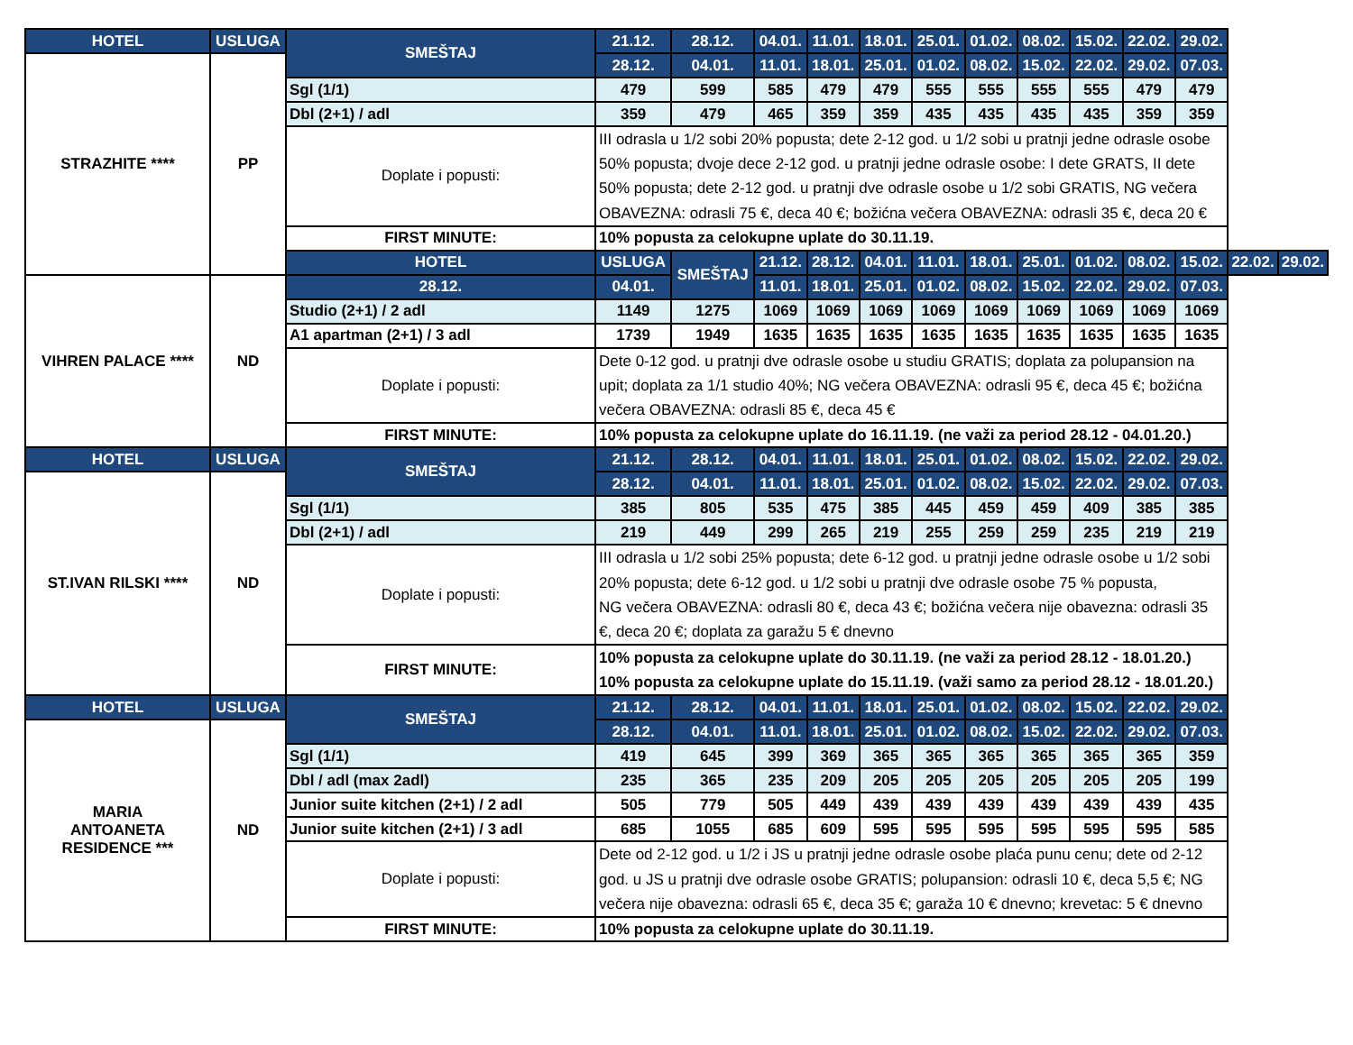| HOTEL | USLUGA | SMEŠTAJ | 21.12. | 28.12. | 04.01. | 11.01. | 18.01. | 25.01. | 01.02. | 08.02. | 15.02. | 22.02. | 29.02. | | |
| --- | --- | --- | --- | --- | --- | --- | --- | --- | --- | --- | --- | --- | --- | --- | --- |
| STRAZHITE **** | PP | | 28.12. | 04.01. | 11.01. | 18.01. | 25.01. | 01.02. | 08.02. | 15.02. | 22.02. | 29.02. | 07.03. | | |
| | | Sgl (1/1) | 479 | 599 | 585 | 479 | 479 | 555 | 555 | 555 | 555 | 479 | 479 | | |
| | | Dbl (2+1) / adl | 359 | 479 | 465 | 359 | 359 | 435 | 435 | 435 | 435 | 359 | 359 | | |
| | | Doplate i popusti: | III odrasla u 1/2 sobi 20% popusta; dete 2-12 god. u 1/2 sobi u pratnji jedne odrasle osobe 50% popusta; dvoje dece 2-12 god. u pratnji jedne odrasle osobe: I dete GRATS, II dete 50% popusta; dete 2-12 god. u pratnji dve odrasle osobe u 1/2 sobi GRATIS, NG večera OBAVEZNA: odrasli 75 €, deca 40 €; božićna večera OBAVEZNA: odrasli 35 €, deca 20 € | | | | | | | | | | | | |
| | | FIRST MINUTE: | 10% popusta za celokupne uplate do 30.11.19. | | | | | | | | | | | | |
| | | HOTEL | USLUGA | SMEŠTAJ | 21.12. | 28.12. | 04.01. | 11.01. | 18.01. | 25.01. | 01.02. | 08.02. | 15.02. | 22.02. | 29.02. |
| VIHREN PALACE **** | ND | 28.12. | 04.01. | | 11.01. | 18.01. | 25.01. | 01.02. | 08.02. | 15.02. | 22.02. | 29.02. | 07.03. | | |
| | | Studio (2+1) / 2 adl | 1149 | 1275 | 1069 | 1069 | 1069 | 1069 | 1069 | 1069 | 1069 | 1069 | 1069 | | |
| | | A1 apartman (2+1) / 3 adl | 1739 | 1949 | 1635 | 1635 | 1635 | 1635 | 1635 | 1635 | 1635 | 1635 | 1635 | | |
| | | Doplate i popusti: | Dete 0-12 god. u pratnji dve odrasle osobe u studiu GRATIS; doplata za polupansion na upit; doplata za 1/1 studio 40%; NG večera OBAVEZNA: odrasli 95 €, deca 45 €; božićna večera OBAVEZNA: odrasli 85 €, deca 45 € | | | | | | | | | | | | |
| | | FIRST MINUTE: | 10% popusta za celokupne uplate do 16.11.19. (ne važi za period 28.12 - 04.01.20.) | | | | | | | | | | | | |
| HOTEL | USLUGA | SMEŠTAJ | 21.12. | 28.12. | 04.01. | 11.01. | 18.01. | 25.01. | 01.02. | 08.02. | 15.02. | 22.02. | 29.02. | | |
| ST.IVAN RILSKI **** | ND | | 28.12. | 04.01. | 11.01. | 18.01. | 25.01. | 01.02. | 08.02. | 15.02. | 22.02. | 29.02. | 07.03. | | |
| | | Sgl (1/1) | 385 | 805 | 535 | 475 | 385 | 445 | 459 | 459 | 409 | 385 | 385 | | |
| | | Dbl (2+1) / adl | 219 | 449 | 299 | 265 | 219 | 255 | 259 | 259 | 235 | 219 | 219 | | |
| | | Doplate i popusti: | III odrasla u 1/2 sobi 25% popusta; dete 6-12 god. u pratnji jedne odrasle osobe u 1/2 sobi 20% popusta; dete 6-12 god. u 1/2 sobi u pratnji dve odrasle osobe 75 % popusta, NG večera OBAVEZNA: odrasli 80 €, deca 43 €; božićna večera nije obavezna: odrasli 35 €, deca 20 €; doplata za garažu 5 € dnevno | | | | | | | | | | | | |
| | | FIRST MINUTE: | 10% popusta za celokupne uplate do 30.11.19. (ne važi za period 28.12 - 18.01.20.) 10% popusta za celokupne uplate do 15.11.19. (važi samo za period 28.12 - 18.01.20.) | | | | | | | | | | | | |
| HOTEL | USLUGA | SMEŠTAJ | 21.12. | 28.12. | 04.01. | 11.01. | 18.01. | 25.01. | 01.02. | 08.02. | 15.02. | 22.02. | 29.02. | | |
| MARIA ANTOANETA RESIDENCE *** | ND | | 28.12. | 04.01. | 11.01. | 18.01. | 25.01. | 01.02. | 08.02. | 15.02. | 22.02. | 29.02. | 07.03. | | |
| | | Sgl (1/1) | 419 | 645 | 399 | 369 | 365 | 365 | 365 | 365 | 365 | 365 | 359 | | |
| | | Dbl / adl (max 2adl) | 235 | 365 | 235 | 209 | 205 | 205 | 205 | 205 | 205 | 205 | 199 | | |
| | | Junior suite kitchen (2+1) / 2 adl | 505 | 779 | 505 | 449 | 439 | 439 | 439 | 439 | 439 | 439 | 435 | | |
| | | Junior suite kitchen (2+1) / 3 adl | 685 | 1055 | 685 | 609 | 595 | 595 | 595 | 595 | 595 | 595 | 585 | | |
| | | Doplate i popusti: | Dete od 2-12 god. u 1/2 i JS u pratnji jedne odrasle osobe plaća punu cenu; dete od 2-12 god. u JS u pratnji dve odrasle osobe GRATIS; polupansion: odrasli 10 €, deca 5,5 €; NG večera nije obavezna: odrasli 65 €, deca 35 €; garaža 10 € dnevno; krevetac: 5 € dnevno | | | | | | | | | | | | |
| | | FIRST MINUTE: | 10% popusta za celokupne uplate do 30.11.19. | | | | | | | | | | | | |